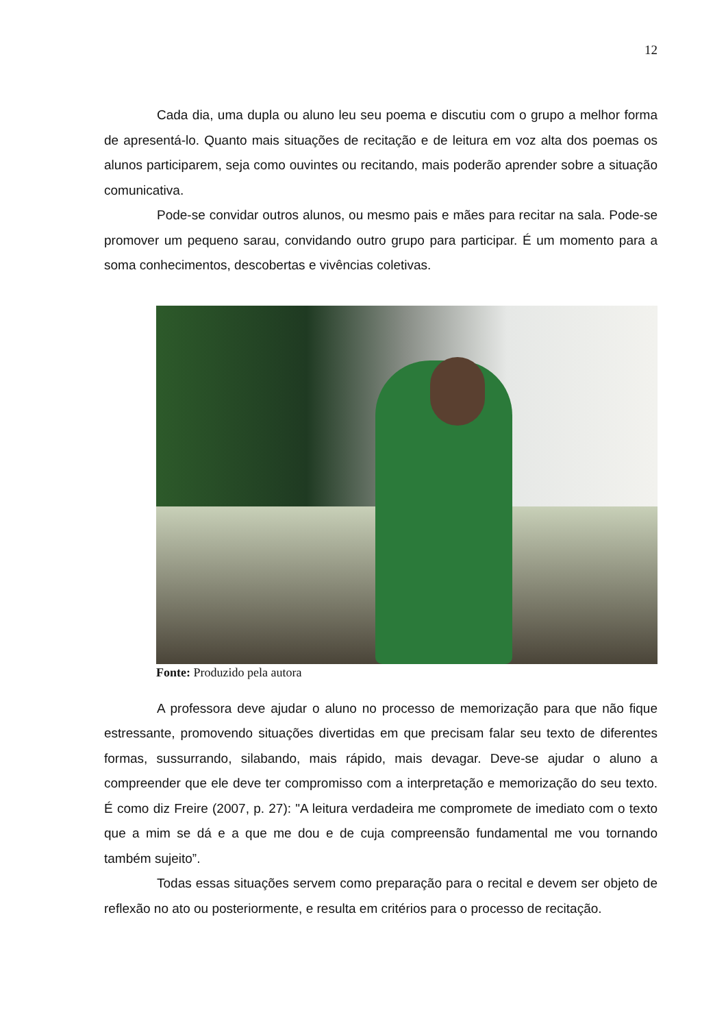12
Cada dia, uma dupla ou aluno leu seu poema e discutiu com o grupo a melhor forma de apresentá-lo. Quanto mais situações de recitação e de leitura em voz alta dos poemas os alunos participarem, seja como ouvintes ou recitando, mais poderão aprender sobre a situação comunicativa.
Pode-se convidar outros alunos, ou mesmo pais e mães para recitar na sala. Pode-se promover um pequeno sarau, convidando outro grupo para participar. É um momento para a soma conhecimentos, descobertas e vivências coletivas.
Fonte: Produzido pela autora
A professora deve ajudar o aluno no processo de memorização para que não fique estressante, promovendo situações divertidas em que precisam falar seu texto de diferentes formas, sussurrando, silabando, mais rápido, mais devagar. Deve-se ajudar o aluno a compreender que ele deve ter compromisso com a interpretação e memorização do seu texto. É como diz Freire (2007, p. 27): "A leitura verdadeira me compromete de imediato com o texto que a mim se dá e a que me dou e de cuja compreensão fundamental me vou tornando também sujeito”.
Todas essas situações servem como preparação para o recital e devem ser objeto de reflexão no ato ou posteriormente, e resulta em critérios para o processo de recitação.